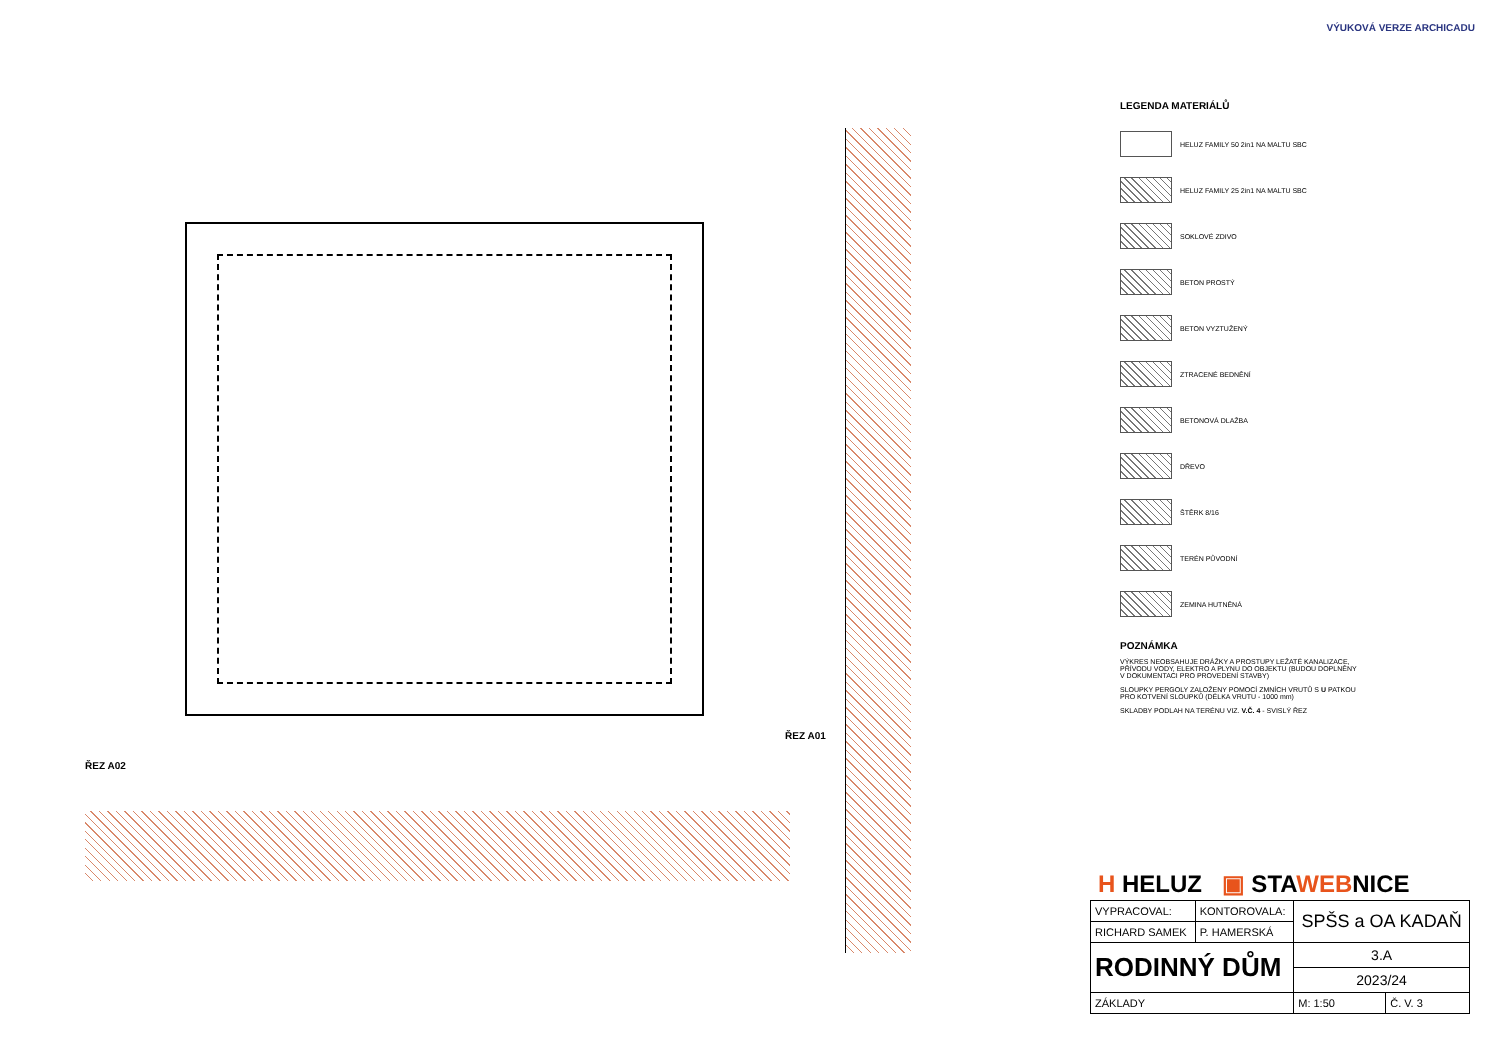VÝUKOVÁ VERZE ARCHICADU
ŘEZ A02
ŘEZ A01
LEGENDA MATERIÁLŮ
HELUZ FAMILY 50 2in1 NA MALTU SBC
HELUZ FAMILY 25 2in1 NA MALTU SBC
SOKLOVÉ ZDIVO
BETON PROSTÝ
BETON VYZTUŽENÝ
ZTRACENÉ BEDNĚNÍ
BETONOVÁ DLAŽBA
DŘEVO
ŠTĚRK 8/16
TERÉN PŮVODNÍ
ZEMINA HUTNĚNÁ
POZNÁMKA
VÝKRES NEOBSAHUJE DRÁŽKY A PROSTUPY LEŽATÉ KANALIZACE, PŘÍVODU VODY, ELEKTRO A PLYNU DO OBJEKTU (BUDOU DOPLNĚNY V DOKUMENTACI PRO PROVEDENÍ STAVBY)
SLOUPKY PERGOLY ZALOŽENY POMOCÍ ZMNÍCH VRUTŮ S U PATKOU PRO KOTVENÍ SLOUPKŮ (DÉLKA VRUTU - 1000 mm)
SKLADBY PODLAH NA TERÉNU VIZ. V.Č. 4 - SVISLÝ ŘEZ
H HELUZ ▣ STAWEBNICE
| VYPRACOVAL: | KONTOROVALA: | SPŠS a OA KADAŇ | |
| RICHARD SAMEK | P. HAMERSKÁ | | |
| RODINNÝ DŮM | | 3.A | |
| | | 2023/24 | |
| ZÁKLADY | | M: 1:50 | Č. V. 3 |